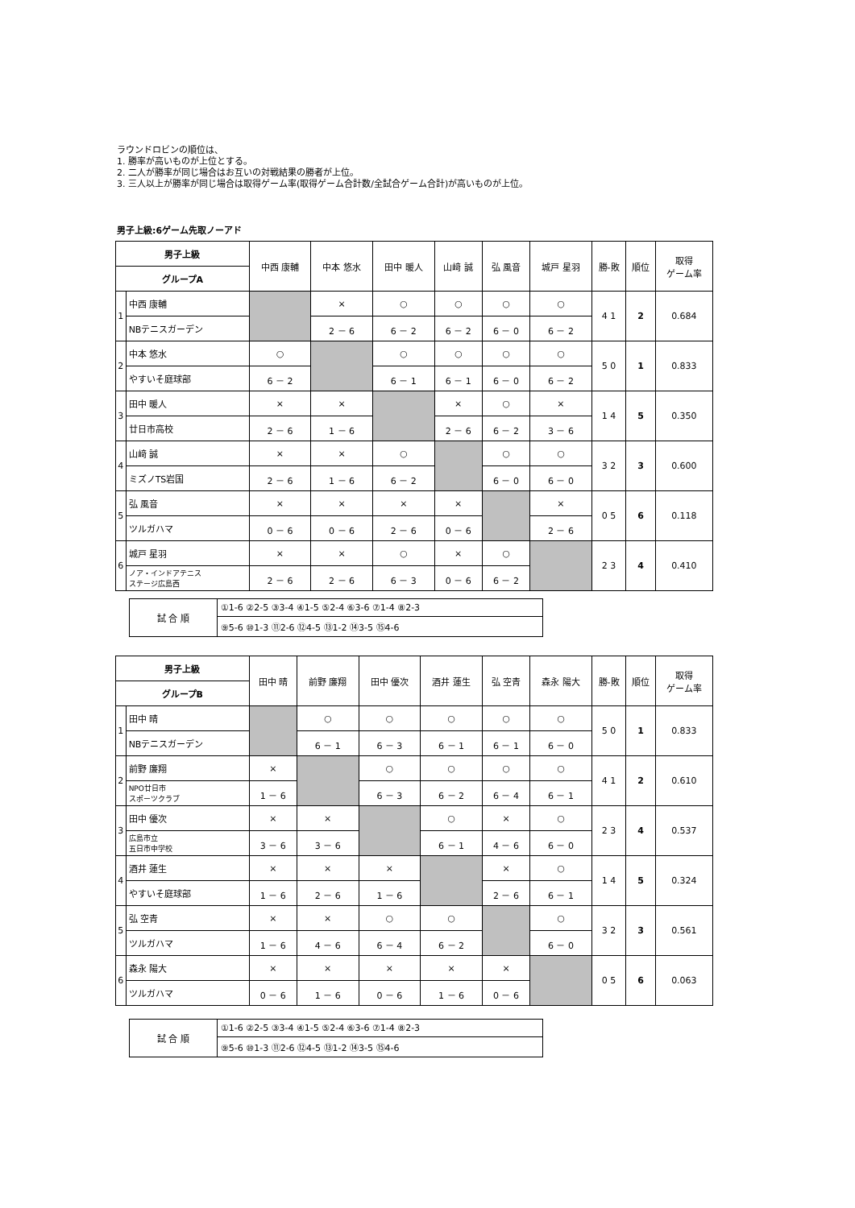ラウンドロビンの順位は、
1. 勝率が高いものが上位とする。
2. 二人が勝率が同じ場合はお互いの対戦結果の勝者が上位。
3. 三人以上が勝率が同じ場合は取得ゲーム率(取得ゲーム合計数/全試合ゲーム合計)が高いものが上位。
男子上級:6ゲーム先取ノーアド
| 男子上級 | | 中西 康輔 | 中本 悠水 | 田中 暖人 | 山﨑 誠 | 弘 風音 | 城戸 星羽 | 勝-敗 | 順位 | 取得 ゲーム率 |
| --- | --- | --- | --- | --- | --- | --- | --- | --- | --- | --- |
| グループA | | | | | | | | | | |
| 1 | 中西 康輔 | | × | ○ | ○ | ○ | ○ | 4 1 | 2 | 0.684 |
| | NBテニスガーデン | | 2 － 6 | 6 － 2 | 6 － 2 | 6 － 0 | 6 － 2 | | | |
| 2 | 中本 悠水 | ○ | | ○ | ○ | ○ | ○ | 5 0 | 1 | 0.833 |
| | やすいそ庭球部 | 6 － 2 | | 6 － 1 | 6 － 1 | 6 － 0 | 6 － 2 | | | |
| 3 | 田中 暖人 | × | × | | × | ○ | × | 1 4 | 5 | 0.350 |
| | 廿日市高校 | 2 － 6 | 1 － 6 | | 2 － 6 | 6 － 2 | 3 － 6 | | | |
| 4 | 山﨑 誠 | × | × | ○ | | ○ | ○ | 3 2 | 3 | 0.600 |
| | ミズノTS岩国 | 2 － 6 | 1 － 6 | 6 － 2 | | 6 － 0 | 6 － 0 | | | |
| 5 | 弘 風音 | × | × | × | × | | × | 0 5 | 6 | 0.118 |
| | ツルガハマ | 0 － 6 | 0 － 6 | 2 － 6 | 0 － 6 | | 2 － 6 | | | |
| 6 | 城戸 星羽 | × | × | ○ | × | ○ | | 2 3 | 4 | 0.410 |
| | ノア・インドアテニス ステージ広島西 | 2 － 6 | 2 － 6 | 6 － 3 | 0 － 6 | 6 － 2 | | | | |
| 試 合 順 | ①1-6 ②2-5 ③3-4 ④1-5 ⑤2-4 ⑥3-6 ⑦1-4 ⑧2-3 |
| | ⑨5-6 ⑩1-3 ⑪2-6 ⑫4-5 ⑬1-2 ⑭3-5 ⑮4-6 |
| 男子上級 | | 田中 晴 | 前野 廉翔 | 田中 優次 | 酒井 蓮生 | 弘 空青 | 森永 陽大 | 勝-敗 | 順位 | 取得 ゲーム率 |
| --- | --- | --- | --- | --- | --- | --- | --- | --- | --- | --- |
| グループB | | | | | | | | | | |
| 1 | 田中 晴 | | ○ | ○ | ○ | ○ | ○ | 5 0 | 1 | 0.833 |
| | NBテニスガーデン | | 6 － 1 | 6 － 3 | 6 － 1 | 6 － 1 | 6 － 0 | | | |
| 2 | 前野 廉翔 | × | | ○ | ○ | ○ | ○ | 4 1 | 2 | 0.610 |
| | NPO廿日市 スポーツクラブ | 1 － 6 | | 6 － 3 | 6 － 2 | 6 － 4 | 6 － 1 | | | |
| 3 | 田中 優次 | × | × | | ○ | × | ○ | 2 3 | 4 | 0.537 |
| | 広島市立 五日市中学校 | 3 － 6 | 3 － 6 | | 6 － 1 | 4 － 6 | 6 － 0 | | | |
| 4 | 酒井 蓮生 | × | × | × | | × | ○ | 1 4 | 5 | 0.324 |
| | やすいそ庭球部 | 1 － 6 | 2 － 6 | 1 － 6 | | 2 － 6 | 6 － 1 | | | |
| 5 | 弘 空青 | × | × | ○ | ○ | | ○ | 3 2 | 3 | 0.561 |
| | ツルガハマ | 1 － 6 | 4 － 6 | 6 － 4 | 6 － 2 | | 6 － 0 | | | |
| 6 | 森永 陽大 | × | × | × | × | × | | 0 5 | 6 | 0.063 |
| | ツルガハマ | 0 － 6 | 1 － 6 | 0 － 6 | 1 － 6 | 0 － 6 | | | | |
| 試 合 順 | ①1-6 ②2-5 ③3-4 ④1-5 ⑤2-4 ⑥3-6 ⑦1-4 ⑧2-3 |
| | ⑨5-6 ⑩1-3 ⑪2-6 ⑫4-5 ⑬1-2 ⑭3-5 ⑮4-6 |